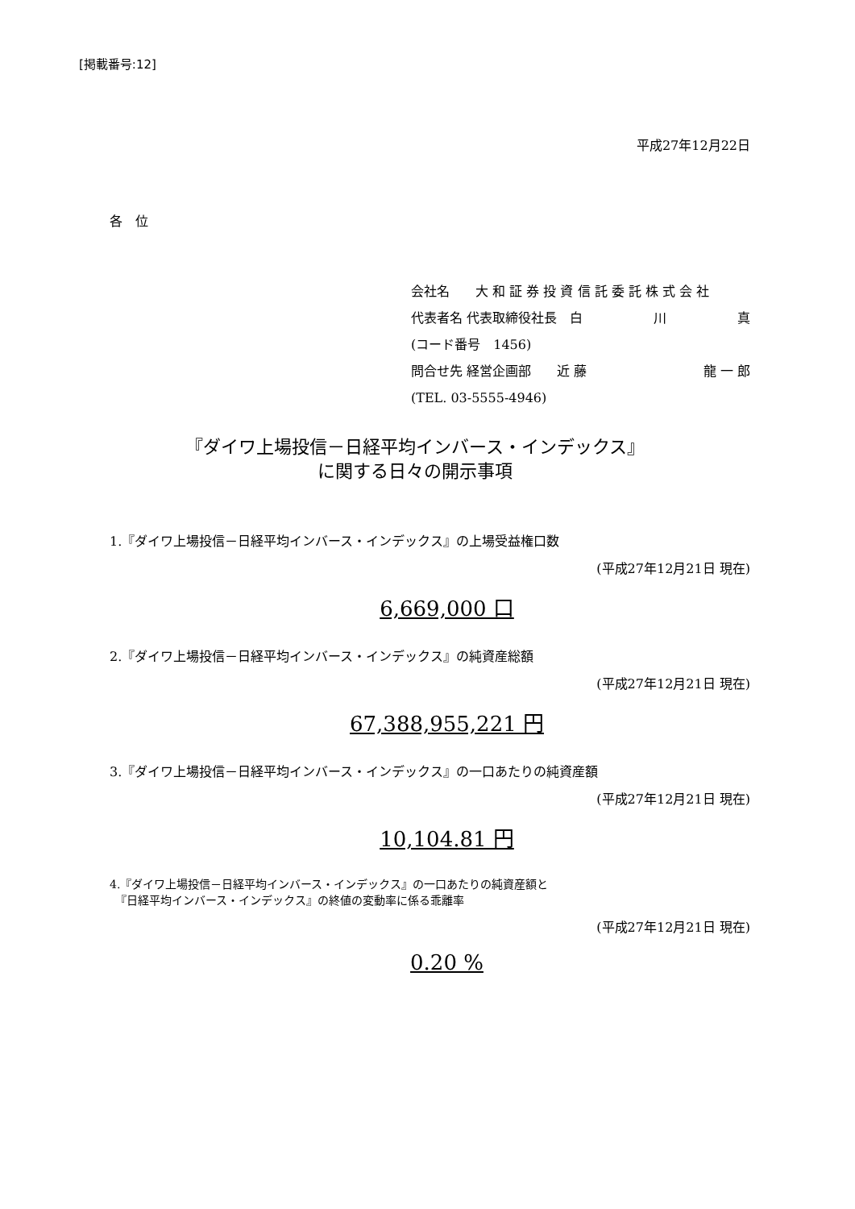[掲載番号:12]
平成27年12月22日
各　位
会社名　　大 和 証 券 投 資 信 託 委 託 株 式 会 社
代表者名 代表取締役社長　白 川 真
(コード番号　1456)
問合せ先 経営企画部　　近 藤 龍 一 郎
(TEL. 03-5555-4946)
『ダイワ上場投信－日経平均インバース・インデックス』
に関する日々の開示事項
1.『ダイワ上場投信－日経平均インバース・インデックス』の上場受益権口数
(平成27年12月21日 現在)
6,669,000 口
2.『ダイワ上場投信－日経平均インバース・インデックス』の純資産総額
(平成27年12月21日 現在)
67,388,955,221 円
3.『ダイワ上場投信－日経平均インバース・インデックス』の一口あたりの純資産額
(平成27年12月21日 現在)
10,104.81 円
4.『ダイワ上場投信－日経平均インバース・インデックス』の一口あたりの純資産額と
　『日経平均インバース・インデックス』の終値の変動率に係る乖離率
(平成27年12月21日 現在)
0.20 %